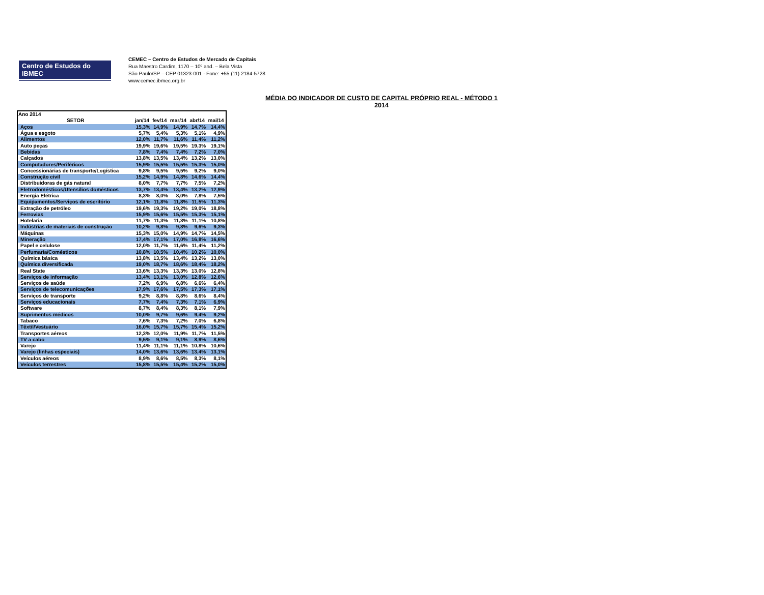Centro de Estudos do IBMEC
CEMEC – Centro de Estudos de Mercado de Capitais
Rua Maestro Cardim, 1170 – 10º and. – Bela Vista
São Paulo/SP – CEP 01323-001 - Fone: +55 (11) 2184-5728
www.cemec.ibmec.org.br
MÉDIA DO INDICADOR DE CUSTO DE CAPITAL PRÓPRIO REAL - MÉTODO 1
2014
| Ano 2014 | | | | | |
| --- | --- | --- | --- | --- | --- |
| SETOR | jan/14 | fev/14 | mar/14 | abr/14 | mai/14 |
| Aços | 15,3% | 14,9% | 14,9% | 14,7% | 14,4% |
| Água e esgoto | 5,7% | 5,4% | 5,3% | 5,1% | 4,9% |
| Alimentos | 12,0% | 11,7% | 11,6% | 11,4% | 11,2% |
| Auto peças | 19,9% | 19,6% | 19,5% | 19,3% | 19,1% |
| Bebidas | 7,8% | 7,4% | 7,4% | 7,2% | 7,0% |
| Calçados | 13,8% | 13,5% | 13,4% | 13,2% | 13,0% |
| Computadores/Periféricos | 15,9% | 15,5% | 15,5% | 15,3% | 15,0% |
| Concessionárias de transporte/Logística | 9,8% | 9,5% | 9,5% | 9,2% | 9,0% |
| Construção civil | 15,2% | 14,9% | 14,8% | 14,6% | 14,4% |
| Distribuidoras de gás natural | 8,0% | 7,7% | 7,7% | 7,5% | 7,2% |
| Eletrodomésticos/Utensílios domésticos | 13,7% | 13,4% | 13,4% | 13,2% | 12,9% |
| Energia Elétrica | 8,3% | 8,0% | 8,0% | 7,8% | 7,5% |
| Equipamentos/Serviços de escritório | 12,1% | 11,8% | 11,8% | 11,5% | 11,3% |
| Extração de petróleo | 19,6% | 19,3% | 19,2% | 19,0% | 18,8% |
| Ferrovias | 15,9% | 15,6% | 15,5% | 15,3% | 15,1% |
| Hotelaria | 11,7% | 11,3% | 11,3% | 11,1% | 10,8% |
| Indústrias de materiais de construção | 10,2% | 9,8% | 9,8% | 9,6% | 9,3% |
| Máquinas | 15,3% | 15,0% | 14,9% | 14,7% | 14,5% |
| Mineração | 17,4% | 17,1% | 17,0% | 16,8% | 16,6% |
| Papel e celulose | 12,0% | 11,7% | 11,6% | 11,4% | 11,2% |
| Perfumaria/Comésticos | 10,8% | 10,5% | 10,4% | 10,2% | 10,0% |
| Química básica | 13,8% | 13,5% | 13,4% | 13,2% | 13,0% |
| Química diversificada | 19,0% | 18,7% | 18,6% | 18,4% | 18,2% |
| Real State | 13,6% | 13,3% | 13,3% | 13,0% | 12,8% |
| Serviços de informação | 13,4% | 13,1% | 13,0% | 12,8% | 12,6% |
| Serviços de saúde | 7,2% | 6,9% | 6,8% | 6,6% | 6,4% |
| Serviços de telecomunicações | 17,9% | 17,6% | 17,5% | 17,3% | 17,1% |
| Serviços de transporte | 9,2% | 8,8% | 8,8% | 8,6% | 8,4% |
| Serviços educacionais | 7,7% | 7,4% | 7,3% | 7,1% | 6,9% |
| Software | 8,7% | 8,4% | 8,3% | 8,1% | 7,9% |
| Suprimentos médicos | 10,0% | 9,7% | 9,6% | 9,4% | 9,2% |
| Tabaco | 7,6% | 7,3% | 7,2% | 7,0% | 6,8% |
| Têxtil/Vestuário | 16,0% | 15,7% | 15,7% | 15,4% | 15,2% |
| Transportes aéreos | 12,3% | 12,0% | 11,9% | 11,7% | 11,5% |
| TV a cabo | 9,5% | 9,1% | 9,1% | 8,9% | 8,6% |
| Varejo | 11,4% | 11,1% | 11,1% | 10,8% | 10,6% |
| Varejo (linhas especiais) | 14,0% | 13,6% | 13,6% | 13,4% | 13,1% |
| Veículos aéreos | 8,9% | 8,6% | 8,5% | 8,3% | 8,1% |
| Veículos terrestres | 15,8% | 15,5% | 15,4% | 15,2% | 15,0% |